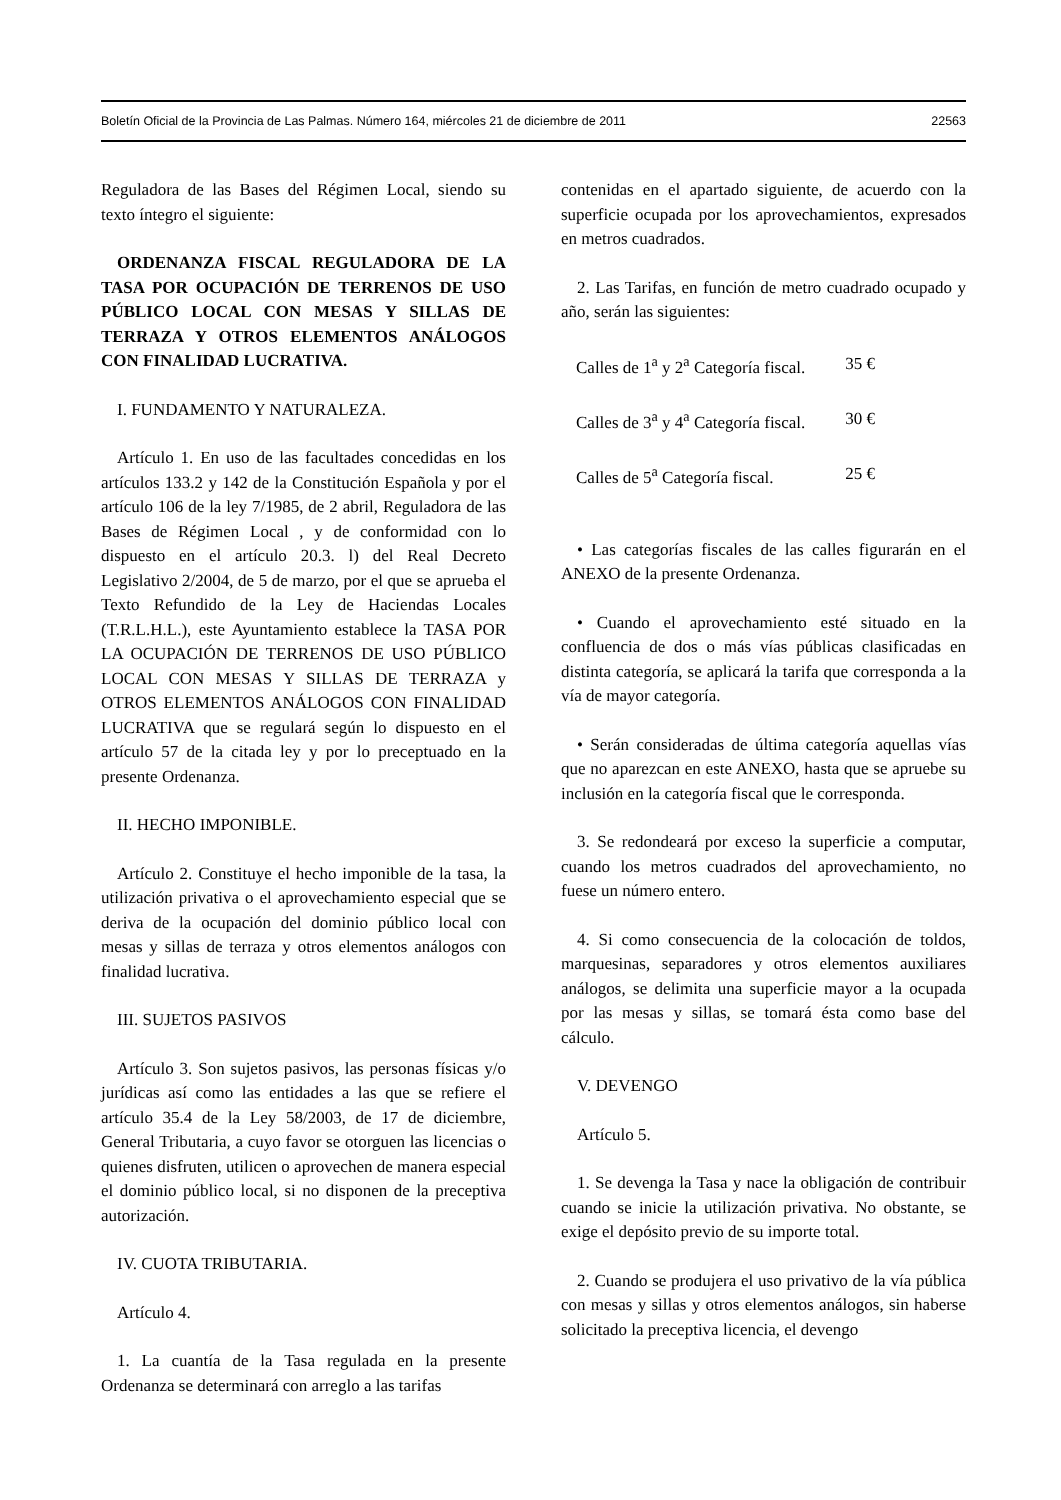Boletín Oficial de la Provincia de Las Palmas. Número 164, miércoles 21 de diciembre de 2011 22563
Reguladora de las Bases del Régimen Local, siendo su texto íntegro el siguiente:
ORDENANZA FISCAL REGULADORA DE LA TASA POR OCUPACIÓN DE TERRENOS DE USO PÚBLICO LOCAL CON MESAS Y SILLAS DE TERRAZA Y OTROS ELEMENTOS ANÁLOGOS CON FINALIDAD LUCRATIVA.
I. FUNDAMENTO Y NATURALEZA.
Artículo 1. En uso de las facultades concedidas en los artículos 133.2 y 142 de la Constitución Española y por el artículo 106 de la ley 7/1985, de 2 abril, Reguladora de las Bases de Régimen Local , y de conformidad con lo dispuesto en el artículo 20.3. l) del Real Decreto Legislativo 2/2004, de 5 de marzo, por el que se aprueba el Texto Refundido de la Ley de Haciendas Locales (T.R.L.H.L.), este Ayuntamiento establece la TASA POR LA OCUPACIÓN DE TERRENOS DE USO PÚBLICO LOCAL CON MESAS Y SILLAS DE TERRAZA y OTROS ELEMENTOS ANÁLOGOS CON FINALIDAD LUCRATIVA que se regulará según lo dispuesto en el artículo 57 de la citada ley y por lo preceptuado en la presente Ordenanza.
II. HECHO IMPONIBLE.
Artículo 2. Constituye el hecho imponible de la tasa, la utilización privativa o el aprovechamiento especial que se deriva de la ocupación del dominio público local con mesas y sillas de terraza y otros elementos análogos con finalidad lucrativa.
III. SUJETOS PASIVOS
Artículo 3. Son sujetos pasivos, las personas físicas y/o jurídicas así como las entidades a las que se refiere el artículo 35.4 de la Ley 58/2003, de 17 de diciembre, General Tributaria, a cuyo favor se otorguen las licencias o quienes disfruten, utilicen o aprovechen de manera especial el dominio público local, si no disponen de la preceptiva autorización.
IV. CUOTA TRIBUTARIA.
Artículo 4.
1. La cuantía de la Tasa regulada en la presente Ordenanza se determinará con arreglo a las tarifas
contenidas en el apartado siguiente, de acuerdo con la superficie ocupada por los aprovechamientos, expresados en metros cuadrados.
2. Las Tarifas, en función de metro cuadrado ocupado y año, serán las siguientes:
| Calles de 1<sup>a</sup> y 2<sup>a</sup> Categoría fiscal. | 35 € |
| Calles de 3<sup>a</sup> y 4<sup>a</sup> Categoría fiscal. | 30 € |
| Calles de 5<sup>a</sup> Categoría fiscal. | 25 € |
• Las categorías fiscales de las calles figurarán en el ANEXO de la presente Ordenanza.
• Cuando el aprovechamiento esté situado en la confluencia de dos o más vías públicas clasificadas en distinta categoría, se aplicará la tarifa que corresponda a la vía de mayor categoría.
• Serán consideradas de última categoría aquellas vías que no aparezcan en este ANEXO, hasta que se apruebe su inclusión en la categoría fiscal que le corresponda.
3. Se redondeará por exceso la superficie a computar, cuando los metros cuadrados del aprovechamiento, no fuese un número entero.
4. Si como consecuencia de la colocación de toldos, marquesinas, separadores y otros elementos auxiliares análogos, se delimita una superficie mayor a la ocupada por las mesas y sillas, se tomará ésta como base del cálculo.
V. DEVENGO
Artículo 5.
1. Se devenga la Tasa y nace la obligación de contribuir cuando se inicie la utilización privativa. No obstante, se exige el depósito previo de su importe total.
2. Cuando se produjera el uso privativo de la vía pública con mesas y sillas y otros elementos análogos, sin haberse solicitado la preceptiva licencia, el devengo